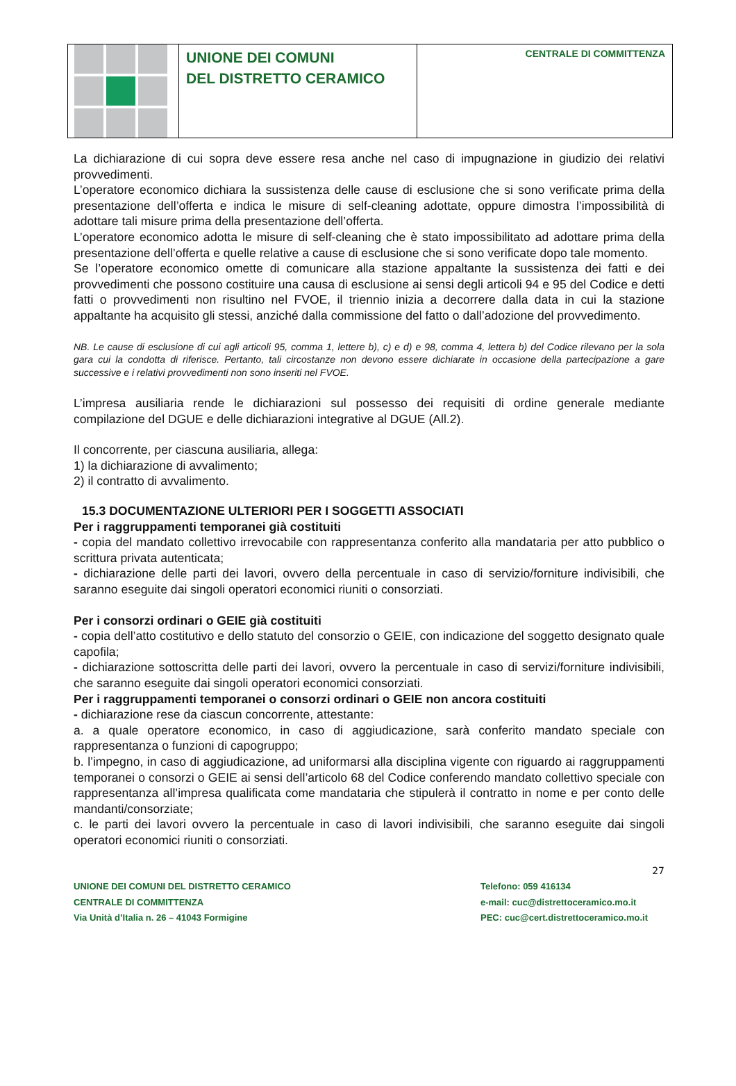UNIONE DEI COMUNI
DEL DISTRETTO CERAMICO
CENTRALE DI COMMITTENZA
La dichiarazione di cui sopra deve essere resa anche nel caso di impugnazione in giudizio dei relativi provvedimenti.
L’operatore economico dichiara la sussistenza delle cause di esclusione che si sono verificate prima della presentazione dell’offerta e indica le misure di self-cleaning adottate, oppure dimostra l’impossibilità di adottare tali misure prima della presentazione dell’offerta.
L’operatore economico adotta le misure di self-cleaning che è stato impossibilitato ad adottare prima della presentazione dell’offerta e quelle relative a cause di esclusione che si sono verificate dopo tale momento.
Se l’operatore economico omette di comunicare alla stazione appaltante la sussistenza dei fatti e dei provvedimenti che possono costituire una causa di esclusione ai sensi degli articoli 94 e 95 del Codice e detti fatti o provvedimenti non risultino nel FVOE, il triennio inizia a decorrere dalla data in cui la stazione appaltante ha acquisito gli stessi, anziché dalla commissione del fatto o dall’adozione del provvedimento.
NB. Le cause di esclusione di cui agli articoli 95, comma 1, lettere b), c) e d) e 98, comma 4, lettera b) del Codice rilevano per la sola gara cui la condotta di riferisce. Pertanto, tali circostanze non devono essere dichiarate in occasione della partecipazione a gare successive e i relativi provvedimenti non sono inseriti nel FVOE.
L’impresa ausiliaria rende le dichiarazioni sul possesso dei requisiti di ordine generale mediante compilazione del DGUE e delle dichiarazioni integrative al DGUE (All.2).
Il concorrente, per ciascuna ausiliaria, allega:
1) la dichiarazione di avvalimento;
2) il contratto di avvalimento.
15.3 DOCUMENTAZIONE ULTERIORI PER I SOGGETTI ASSOCIATI
Per i raggruppamenti temporanei già costituiti
- copia del mandato collettivo irrevocabile con rappresentanza conferito alla mandataria per atto pubblico o scrittura privata autenticata;
- dichiarazione delle parti dei lavori, ovvero della percentuale in caso di servizio/forniture indivisibili, che saranno eseguite dai singoli operatori economici riuniti o consorziati.
Per i consorzi ordinari o GEIE già costituiti
- copia dell’atto costitutivo e dello statuto del consorzio o GEIE, con indicazione del soggetto designato quale capofila;
- dichiarazione sottoscritta delle parti dei lavori, ovvero la percentuale in caso di servizi/forniture indivisibili, che saranno eseguite dai singoli operatori economici consorziati.
Per i raggruppamenti temporanei o consorzi ordinari o GEIE non ancora costituiti
- dichiarazione rese da ciascun concorrente, attestante:
a. a quale operatore economico, in caso di aggiudicazione, sarà conferito mandato speciale con rappresentanza o funzioni di capogruppo;
b. l’impegno, in caso di aggiudicazione, ad uniformarsi alla disciplina vigente con riguardo ai raggruppamenti temporanei o consorzi o GEIE ai sensi dell’articolo 68 del Codice conferendo mandato collettivo speciale con rappresentanza all’impresa qualificata come mandataria che stipulerà il contratto in nome e per conto delle mandanti/consorziate;
c. le parti dei lavori ovvero la percentuale in caso di lavori indivisibili, che saranno eseguite dai singoli operatori economici riuniti o consorziati.
27
UNIONE DEI COMUNI DEL DISTRETTO CERAMICO
CENTRALE DI COMMITTENZA
Via Unità d’Italia n. 26 – 41043 Formigine
Telefono: 059 416134
e-mail: cuc@distrettoceramico.mo.it
PEC: cuc@cert.distrettoceramico.mo.it